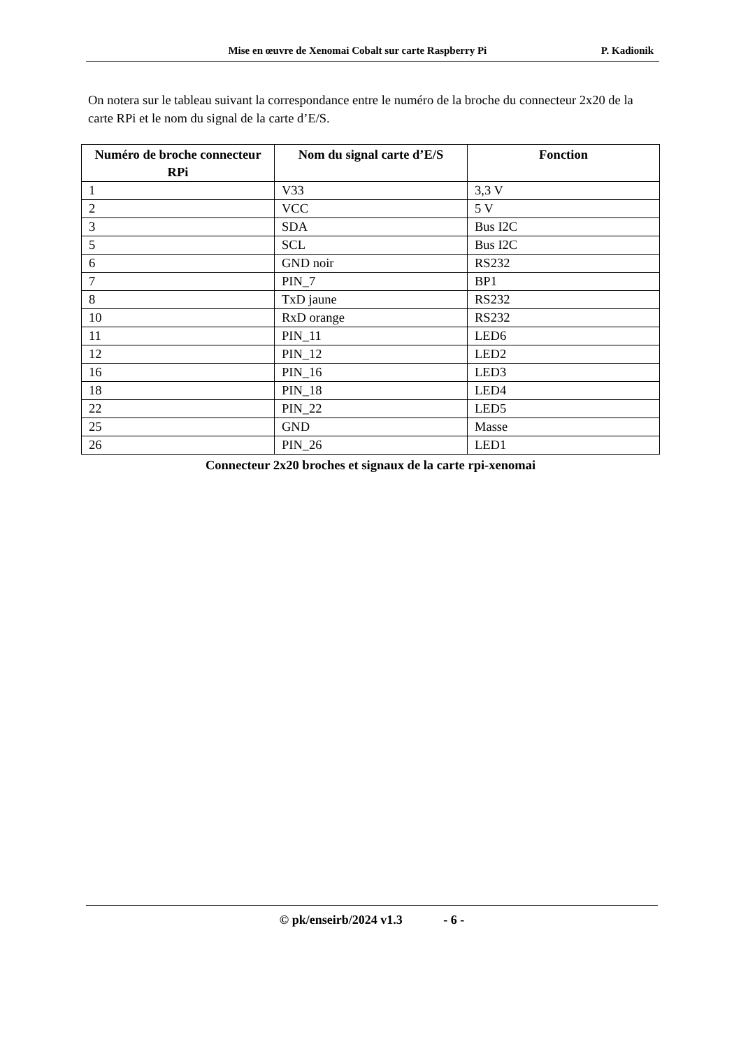Mise en œuvre de Xenomai Cobalt sur carte Raspberry Pi P. Kadionik
On notera sur le tableau suivant la correspondance entre le numéro de la broche du connecteur 2x20 de la carte RPi et le nom du signal de la carte d’E/S.
| Numéro de broche connecteur RPi | Nom du signal carte d’E/S | Fonction |
| --- | --- | --- |
| 1 | V33 | 3,3 V |
| 2 | VCC | 5 V |
| 3 | SDA | Bus I2C |
| 5 | SCL | Bus I2C |
| 6 | GND noir | RS232 |
| 7 | PIN_7 | BP1 |
| 8 | TxD jaune | RS232 |
| 10 | RxD orange | RS232 |
| 11 | PIN_11 | LED6 |
| 12 | PIN_12 | LED2 |
| 16 | PIN_16 | LED3 |
| 18 | PIN_18 | LED4 |
| 22 | PIN_22 | LED5 |
| 25 | GND | Masse |
| 26 | PIN_26 | LED1 |
Connecteur 2x20 broches et signaux de la carte rpi-xenomai
© pk/enseirb/2024 v1.3 - 6 -